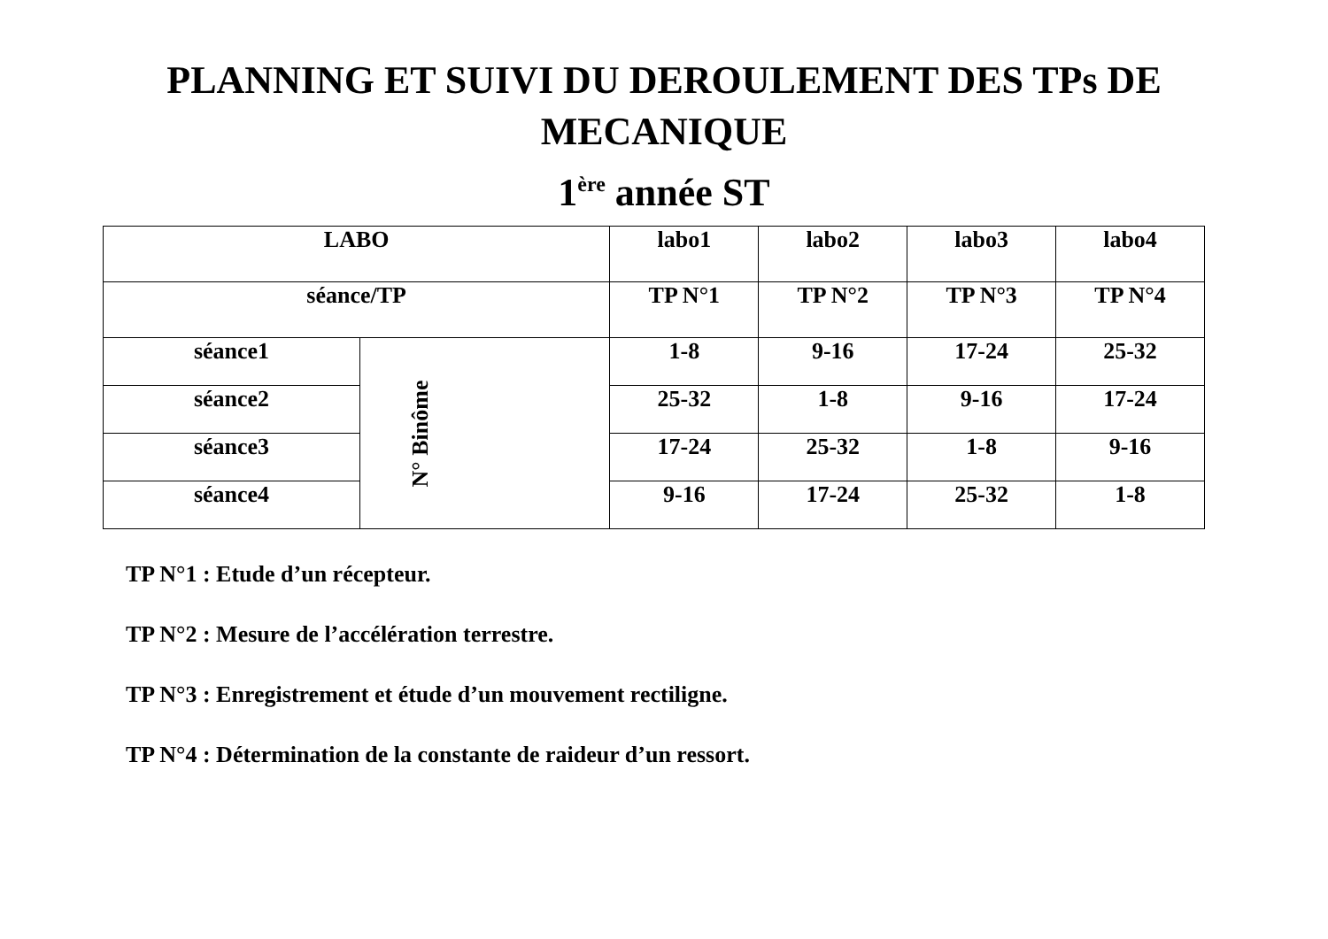PLANNING ET SUIVI DU DEROULEMENT DES TPs DE
MECANIQUE
1<sup>ère</sup> année ST
| LABO | | labo1 | labo2 | labo3 | labo4 |
| séance/TP | | TP N°1 | TP N°2 | TP N°3 | TP N°4 |
| séance1 | N° Binôme | 1-8 | 9-16 | 17-24 | 25-32 |
| séance2 | | 25-32 | 1-8 | 9-16 | 17-24 |
| séance3 | | 17-24 | 25-32 | 1-8 | 9-16 |
| séance4 | | 9-16 | 17-24 | 25-32 | 1-8 |
TP N°1 : Etude d’un récepteur.
TP N°2 : Mesure de l’accélération terrestre.
TP N°3 : Enregistrement et étude d’un mouvement rectiligne.
TP N°4 : Détermination de la constante de raideur d’un ressort.